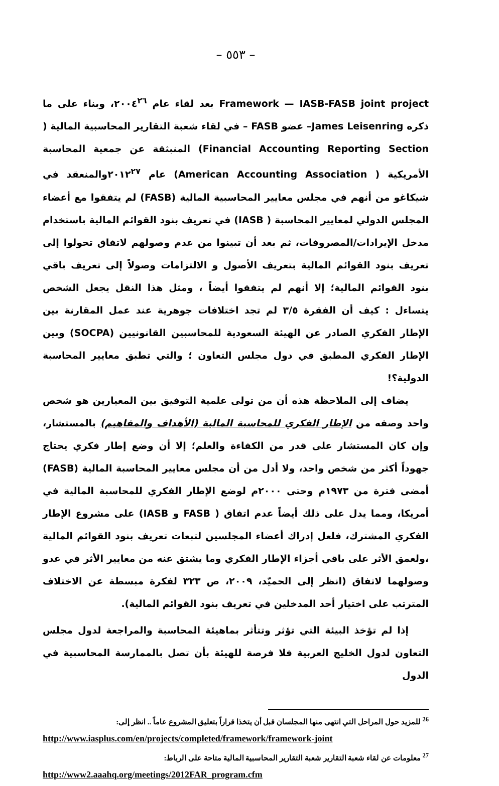– ٥٥٣ –
Framework — IASB-FASB joint project بعد لقاء عام ٢٠٠٤<sup>٢٦</sup>، وبناء على ما ذكره James Leisenring– عضو FASB – في لقاء شعبة التقارير المحاسبية المالية ( Financial Accounting Reporting Section) المنبثقة عن جمعية المحاسبة الأمريكية ( American Accounting Association) عام ٢٠١٢<sup>٢٧</sup>والمنعقد في شيكاغو من أنهم في مجلس معايير المحاسبية المالية (FASB) لم يتفقوا مع أعضاء المجلس الدولي لمعايير المحاسبة ( IASB) في تعريف بنود القوائم المالية باستخدام مدخل الإيرادات/المصروفات، ثم بعد أن تبينوا من عدم وصولهم لاتفاق تحولوا إلى تعريف بنود القوائم المالية بتعريف الأصول و الالتزامات وصولاً إلى تعريف باقي بنود القوائم المالية؛ إلا أنهم لم يتفقوا أيضاً ، ومثل هذا النقل يجعل الشخص يتساءل : كيف أن الفقرة ٣/٥ لم تجد اختلافات جوهرية عند عمل المقارنة بين الإطار الفكري الصادر عن الهيئة السعودية للمحاسبين القانونيين (SOCPA) وبين الإطار الفكري المطبق في دول مجلس التعاون ؛ والتي تطبق معايير المحاسبة الدولية؟!
يضاف إلى الملاحظة هذه أن من تولى علمية التوفيق بين المعيارين هو شخص واحد وصفه من الإطار الفكري للمحاسبة المالية (الأهداف والمفاهيم) بالمستشار، وإن كان المستشار على قدر من الكفاءة والعلم؛ إلا أن وضع إطار فكري يحتاج جهوداً أكثر من شخص واحد، ولا أدل من أن مجلس معايير المحاسبة المالية (FASB) أمضى فترة من ١٩٧٣م وحتى ٢٠٠٠م لوضع الإطار الفكري للمحاسبة المالية في أمريكا، ومما يدل على ذلك أيضاً عدم اتفاق ( FASB و IASB) على مشروع الإطار الفكري المشترك، فلعل إدراك أعضاء المجلسين لتبعات تعريف بنود القوائم المالية ،ولعمق الأثر على باقي أجزاء الإطار الفكري وما يشتق عنه من معايير الأثر في عدو وصولهما لاتفاق (انظر إلى الحميّد، ٢٠٠٩، ص ٣٢٣ لفكرة مبسطة عن الاختلاف المترتب على اختيار أحد المدخلين في تعريف بنود القوائم المالية).
إذا لم تؤخذ البيئة التي تؤثر وتتأثر بماهيئة المحاسبة والمراجعة لدول مجلس التعاون لدول الخليج العربية فلا فرصة للهيئة بأن تصل بالممارسة المحاسبية في الدول
<sup>26</sup> للمزيد حول المراحل التي انتهى منها المجلسان قبل أن يتخذا قراراً بتعليق المشروع عاماً .. انظر إلى:
http://www.iasplus.com/en/projects/completed/framework/framework-joint
<sup>27</sup> معلومات عن لقاء شعبة التقارير شعبة التقارير المحاسبية المالية متاحة على الرباط:
http://www2.aaahq.org/meetings/2012FAR_program.cfm